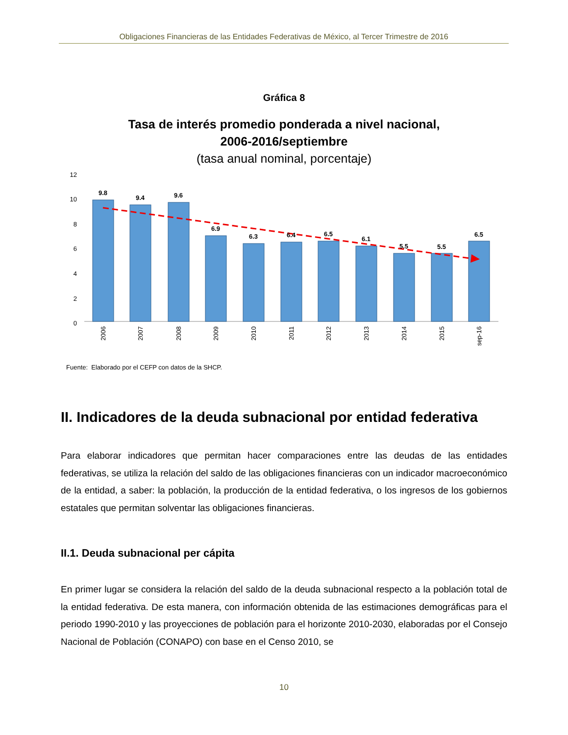Obligaciones Financieras de las Entidades Federativas de México, al Tercer Trimestre de 2016
Gráfica 8
Tasa de interés promedio ponderada a nivel nacional,
2006-2016/septiembre
(tasa anual nominal, porcentaje)
12
10
8
6
4
2
0
9.8
9.4
9.6
6.9
6.3
6.4
6.5
6.1
5.5
5.5
6.5
2006
2007
2008
2009
2010
2011
2012
2013
2014
2015
sep-16
Fuente: Elaborado por el CEFP con datos de la SHCP.
II. Indicadores de la deuda subnacional por entidad federativa
Para elaborar indicadores que permitan hacer comparaciones entre las deudas de las entidades federativas, se utiliza la relación del saldo de las obligaciones financieras con un indicador macroeconómico de la entidad, a saber: la población, la producción de la entidad federativa, o los ingresos de los gobiernos estatales que permitan solventar las obligaciones financieras.
II.1. Deuda subnacional per cápita
En primer lugar se considera la relación del saldo de la deuda subnacional respecto a la población total de la entidad federativa. De esta manera, con información obtenida de las estimaciones demográficas para el periodo 1990-2010 y las proyecciones de población para el horizonte 2010-2030, elaboradas por el Consejo Nacional de Población (CONAPO) con base en el Censo 2010, se
10